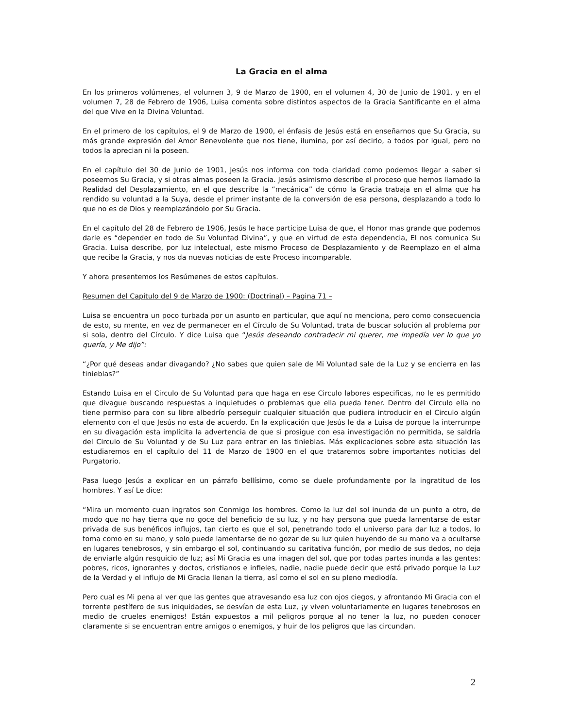La Gracia en el alma
En los primeros volúmenes, el volumen 3, 9 de Marzo de 1900, en el volumen 4, 30 de Junio de 1901, y en el volumen 7, 28 de Febrero de 1906, Luisa comenta sobre distintos aspectos de la Gracia Santificante en el alma del que Vive en la Divina Voluntad.
En el primero de los capítulos, el 9 de Marzo de 1900, el énfasis de Jesús está en enseñarnos que Su Gracia, su más grande expresión del Amor Benevolente que nos tiene, ilumina, por así decirlo, a todos por igual, pero no todos la aprecian ni la poseen.
En el capítulo del 30 de Junio de 1901, Jesús nos informa con toda claridad como podemos llegar a saber si poseemos Su Gracia, y si otras almas poseen la Gracia. Jesús asimismo describe el proceso que hemos llamado la Realidad del Desplazamiento, en el que describe la “mecánica” de cómo la Gracia trabaja en el alma que ha rendido su voluntad a la Suya, desde el primer instante de la conversión de esa persona, desplazando a todo lo que no es de Dios y reemplazándolo por Su Gracia.
En el capítulo del 28 de Febrero de 1906, Jesús le hace participe Luisa de que, el Honor mas grande que podemos darle es “depender en todo de Su Voluntad Divina”, y que en virtud de esta dependencia, El nos comunica Su Gracia. Luisa describe, por luz intelectual, este mismo Proceso de Desplazamiento y de Reemplazo en el alma que recibe la Gracia, y nos da nuevas noticias de este Proceso incomparable.
Y ahora presentemos los Resúmenes de estos capítulos.
Resumen del Capítulo del 9 de Marzo de 1900: (Doctrinal) – Pagina 71 –
Luisa se encuentra un poco turbada por un asunto en particular, que aquí no menciona, pero como consecuencia de esto, su mente, en vez de permanecer en el Círculo de Su Voluntad, trata de buscar solución al problema por si sola, dentro del Círculo. Y dice Luisa que “Jesús deseando contradecir mi querer, me impedía ver lo que yo quería, y Me dijo”:
“¿Por qué deseas andar divagando? ¿No sabes que quien sale de Mi Voluntad sale de la Luz y se encierra en las tinieblas?”
Estando Luisa en el Circulo de Su Voluntad para que haga en ese Circulo labores especificas, no le es permitido que divague buscando respuestas a inquietudes o problemas que ella pueda tener. Dentro del Circulo ella no tiene permiso para con su libre albedrío perseguir cualquier situación que pudiera introducir en el Circulo algún elemento con el que Jesús no esta de acuerdo. En la explicación que Jesús le da a Luisa de porque la interrumpe en su divagación esta implícita la advertencia de que si prosigue con esa investigación no permitida, se saldría del Circulo de Su Voluntad y de Su Luz para entrar en las tinieblas. Más explicaciones sobre esta situación las estudiaremos en el capítulo del 11 de Marzo de 1900 en el que trataremos sobre importantes noticias del Purgatorio.
Pasa luego Jesús a explicar en un párrafo bellísimo, como se duele profundamente por la ingratitud de los hombres. Y así Le dice:
“Mira un momento cuan ingratos son Conmigo los hombres. Como la luz del sol inunda de un punto a otro, de modo que no hay tierra que no goce del beneficio de su luz, y no hay persona que pueda lamentarse de estar privada de sus benéficos influjos, tan cierto es que el sol, penetrando todo el universo para dar luz a todos, lo toma como en su mano, y solo puede lamentarse de no gozar de su luz quien huyendo de su mano va a ocultarse en lugares tenebrosos, y sin embargo el sol, continuando su caritativa función, por medio de sus dedos, no deja de enviarle algún resquicio de luz; así Mi Gracia es una imagen del sol, que por todas partes inunda a las gentes: pobres, ricos, ignorantes y doctos, cristianos e infieles, nadie, nadie puede decir que está privado porque la Luz de la Verdad y el influjo de Mi Gracia llenan la tierra, así como el sol en su pleno mediodía.
Pero cual es Mi pena al ver que las gentes que atravesando esa luz con ojos ciegos, y afrontando Mi Gracia con el torrente pestífero de sus iniquidades, se desvían de esta Luz, ¡y viven voluntariamente en lugares tenebrosos en medio de crueles enemigos! Están expuestos a mil peligros porque al no tener la luz, no pueden conocer claramente si se encuentran entre amigos o enemigos, y huir de los peligros que las circundan.
2